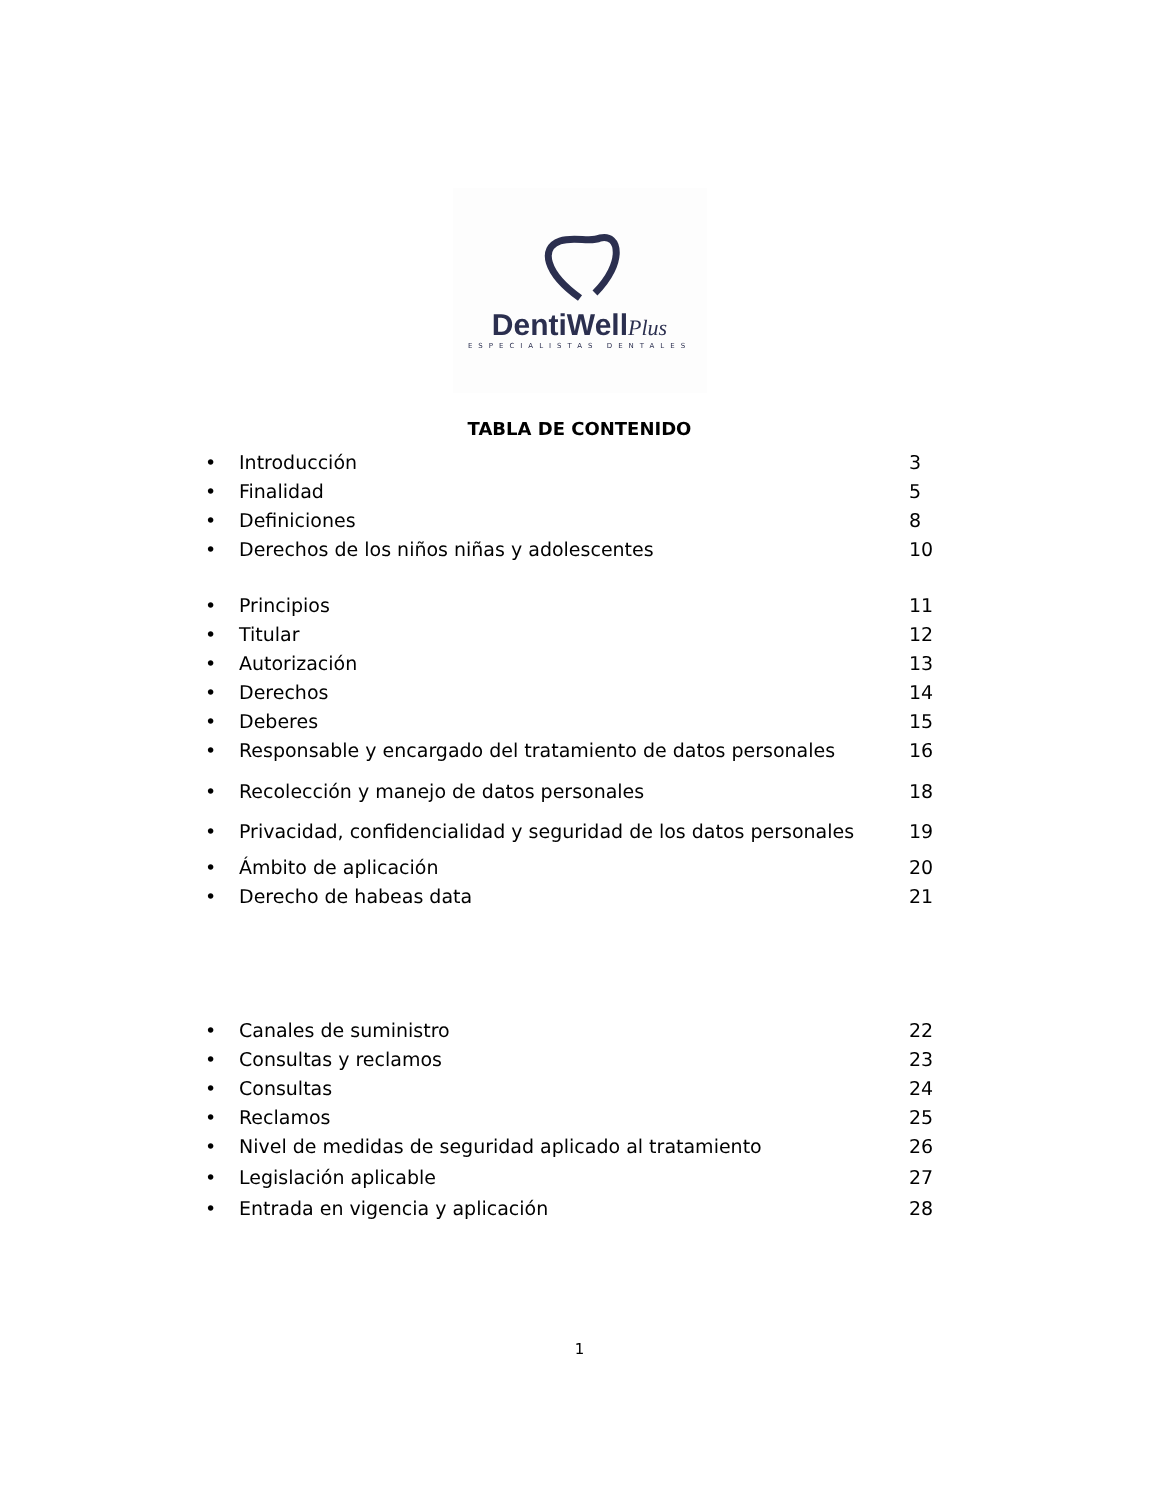DentiWellPlus
ESPECIALISTAS DENTALES
TABLA DE CONTENIDO
• Introducción 3
• Finalidad 5
• Definiciones 8
• Derechos de los niños niñas y adolescentes 10
• Principios 11
• Titular 12
• Autorización 13
• Derechos 14
• Deberes 15
• Responsable y encargado del tratamiento de datos personales 16
• Recolección y manejo de datos personales 18
• Privacidad, confidencialidad y seguridad de los datos personales 19
• Ámbito de aplicación 20
• Derecho de habeas data 21
• Canales de suministro 22
• Consultas y reclamos 23
• Consultas 24
• Reclamos 25
• Nivel de medidas de seguridad aplicado al tratamiento 26
• Legislación aplicable 27
• Entrada en vigencia y aplicación 28
1